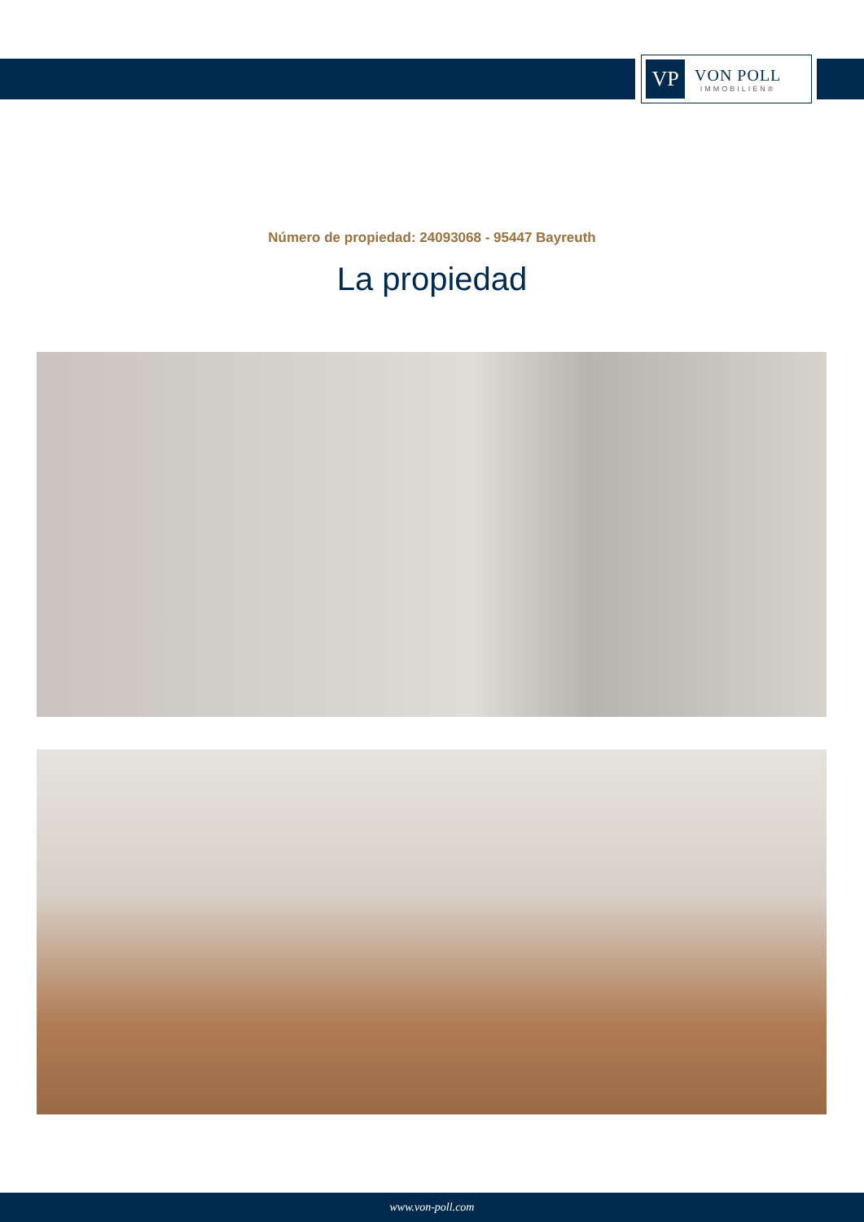VP
VON POLL
IMMOBILIEN®
Número de propiedad: 24093068 - 95447 Bayreuth
La propiedad
www.von-poll.com